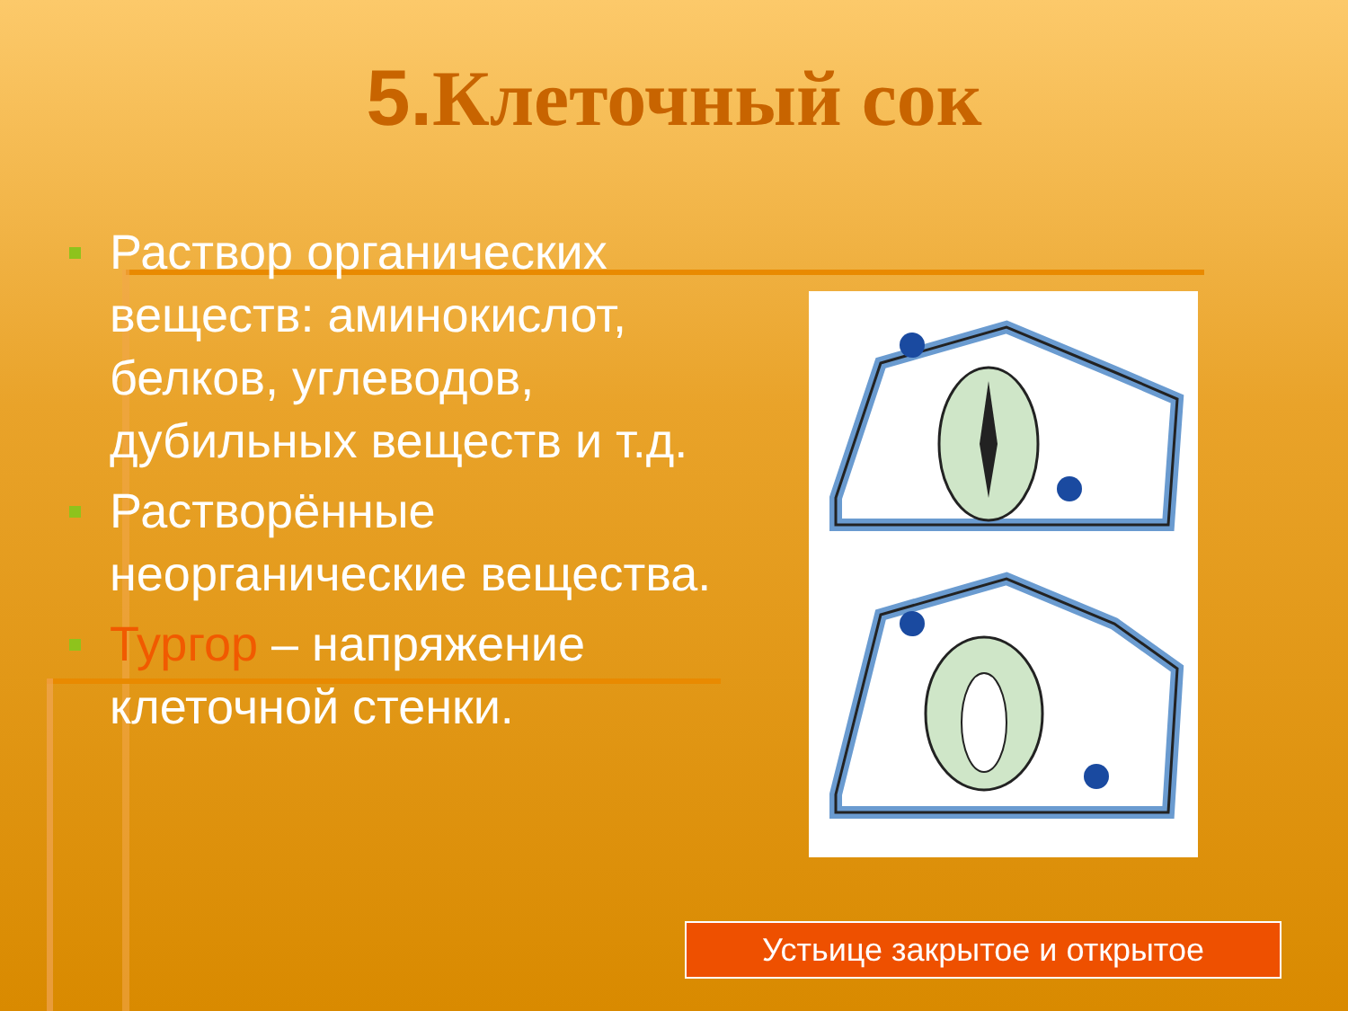5. Клеточный сок
Раствор органических веществ: аминокислот, белков, углеводов, дубильных веществ и т.д.
Растворённые неорганические вещества.
Тургор – напряжение клеточной стенки.
Устьице закрытое и открытое